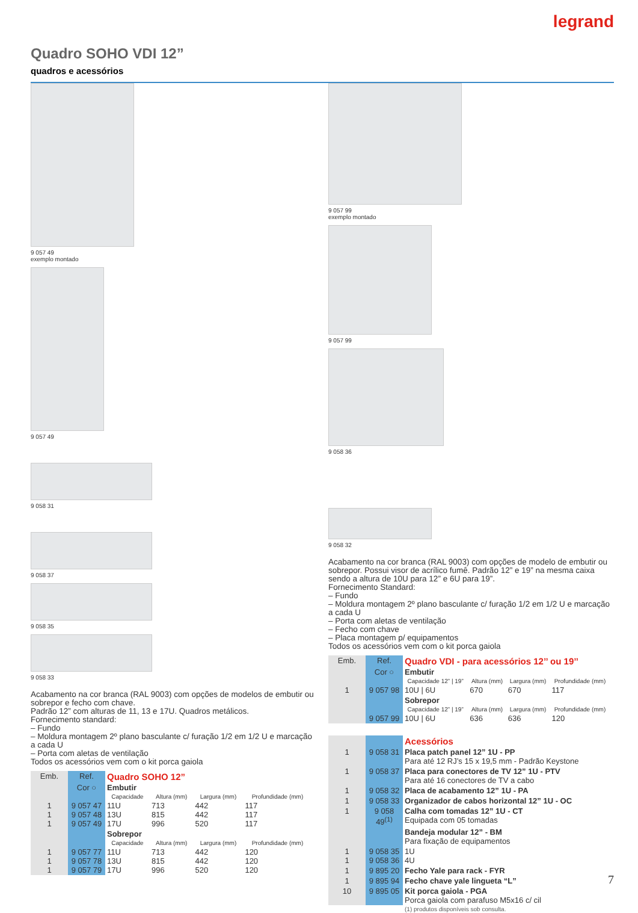legrand
Quadro SOHO VDI 12”
quadros e acessórios
9 057 49
exemplo montado
9 057 49
9 058 31
9 058 37
9 058 35
9 058 33
Acabamento na cor branca (RAL 9003) com opções de modelos de embutir ou sobrepor e fecho com chave.
Padrão 12” com alturas de 11, 13 e 17U. Quadros metálicos.
Fornecimento standard:
– Fundo
– Moldura montagem 2º plano basculante c/ furação 1/2 em 1/2 U e marcação a cada U
– Porta com aletas de ventilação
Todos os acessórios vem com o kit porca gaiola
| Emb. | Ref. | Quadro SOHO 12” | | | | |
| | Cor ○ | Embutir | | | | |
| | | Capacidade | Altura (mm) | Largura (mm) | Profundidade (mm) | |
| 1 1 1 | 9 057 47 9 057 48 9 057 49 | 11U 13U 17U | 713 815 996 | 442 442 520 | 117 117 117 | |
| | | Sobrepor | | | | |
| | | Capacidade | Altura (mm) | Largura (mm) | Profundidade (mm) | |
| 1 1 1 | 9 057 77 9 057 78 9 057 79 | 11U 13U 17U | 713 815 996 | 442 442 520 | 120 120 120 | |
9 057 99
exemplo montado
9 057 99
9 058 36
9 058 32
Acabamento na cor branca (RAL 9003) com opções de modelo de embutir ou sobrepor. Possui visor de acrílico fumê. Padrão 12” e 19” na mesma caixa sendo a altura de 10U para 12” e 6U para 19”.
Fornecimento Standard:
– Fundo
– Moldura montagem 2º plano basculante c/ furação 1/2 em 1/2 U e marcação a cada U
– Porta com aletas de ventilação
– Fecho com chave
– Placa montagem p/ equipamentos
Todos os acessórios vem com o kit porca gaiola
| Emb. | Ref. | Quadro VDI - para acessórios 12’’ ou 19’’ | | | | |
| | Cor ○ | Embutir | | | | |
| | | Capacidade 12” / 19” | Altura (mm) | Largura (mm) | Profundidade (mm) | |
| 1 | 9 057 98 | 10U / 6U | 670 | 670 | 117 | |
| | | Sobrepor | | | | |
| | | Capacidade 12” / 19” | Altura (mm) | Largura (mm) | Profundidade (mm) | |
| | 9 057 99 | 10U / 6U | 636 | 636 | 120 | |
| | | Acessórios |
| 1 | 9 058 31 | Placa patch panel 12” 1U - PP Para até 12 RJ’s 15 x 19,5 mm - Padrão Keystone |
| 1 | 9 058 37 | Placa para conectores de TV 12” 1U - PTV Para até 16 conectores de TV a cabo |
| 1 | 9 058 32 | Placa de acabamento 12” 1U - PA |
| 1 | 9 058 33 | Organizador de cabos horizontal 12” 1U - OC |
| 1 | 9 058 49<sup>(1)</sup> | Calha com tomadas 12” 1U - CT Equipada com 05 tomadas |
| | | Bandeja modular 12” - BM Para fixação de equipamentos |
| 1 1 | 9 058 35 9 058 36 | 1U 4U |
| 1 | 9 895 20 | Fecho Yale para rack - FYR |
| 1 | 9 895 94 | Fecho chave yale lingueta “L” |
| 10 | 9 895 05 | Kit porca gaiola - PGA Porca gaiola com parafuso M5x16 c/ cil |
| | | (1) produtos disponíveis sob consulta. |
7